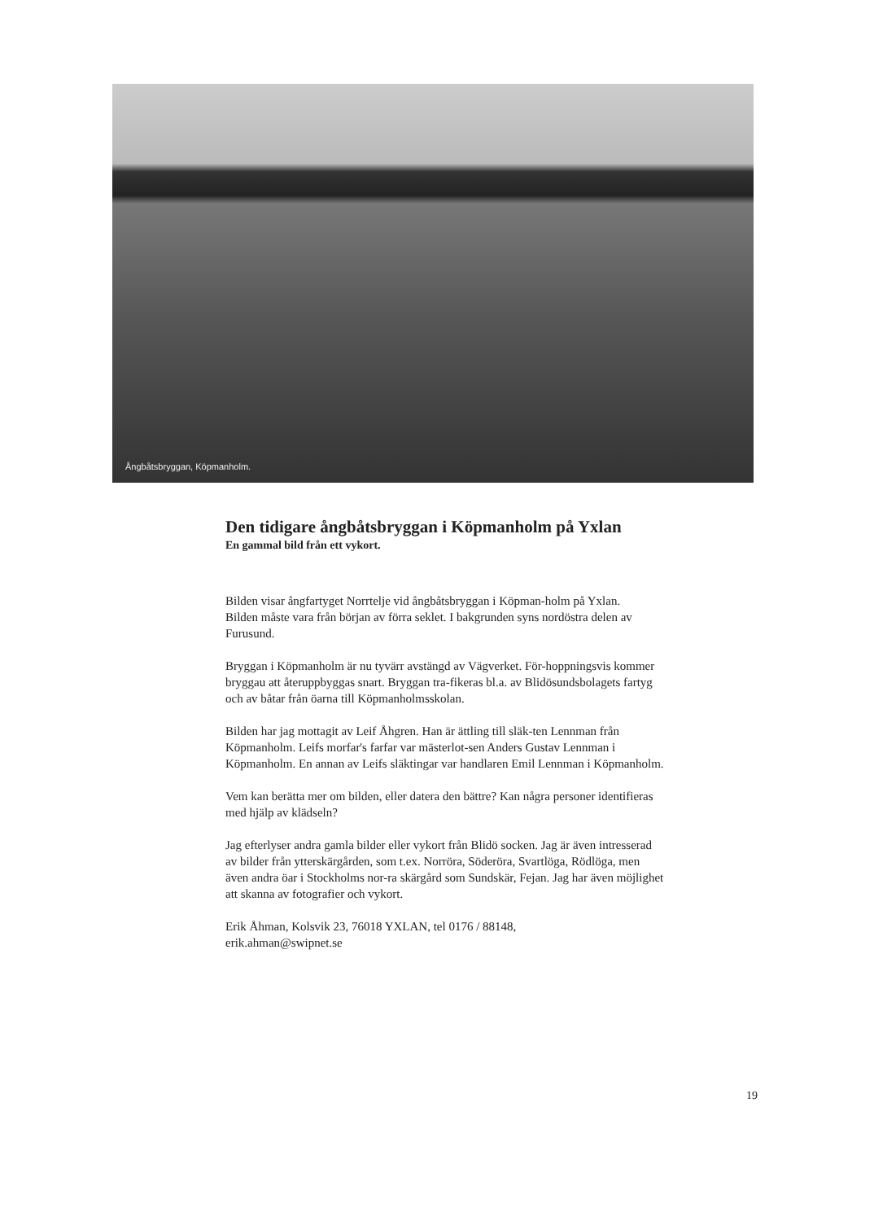Ångbåtsbryggan, Köpmanholm.
Den tidigare ångbåtsbryggan i Köpmanholm på Yxlan
En gammal bild från ett vykort.
Bilden visar ångfartyget Norrtelje vid ångbåtsbryggan i Köpman-holm på Yxlan.
Bilden måste vara från början av förra seklet. I bakgrunden syns nordöstra delen av Furusund.
Bryggan i Köpmanholm är nu tyvärr avstängd av Vägverket. För-hoppningsvis kommer bryggau att återuppbyggas snart. Bryggan tra-fikeras bl.a. av Blidösundsbolagets fartyg och av båtar från öarna till Köpmanholmsskolan.
Bilden har jag mottagit av Leif Åhgren. Han är ättling till släk-ten Lennman från Köpmanholm. Leifs morfar's farfar var mästerlot-sen Anders Gustav Lennman i Köpmanholm. En annan av Leifs släktingar var handlaren Emil Lennman i Köpmanholm.
Vem kan berätta mer om bilden, eller datera den bättre? Kan några personer identifieras med hjälp av klädseln?
Jag efterlyser andra gamla bilder eller vykort från Blidö socken. Jag är även intresserad av bilder från ytterskärgården, som t.ex. Norröra, Söderöra, Svartlöga, Rödlöga, men även andra öar i Stockholms nor-ra skärgård som Sundskär, Fejan. Jag har även möjlighet att skanna av fotografier och vykort.
Erik Åhman, Kolsvik 23, 76018 YXLAN, tel 0176 / 88148,
erik.ahman@swipnet.se
19